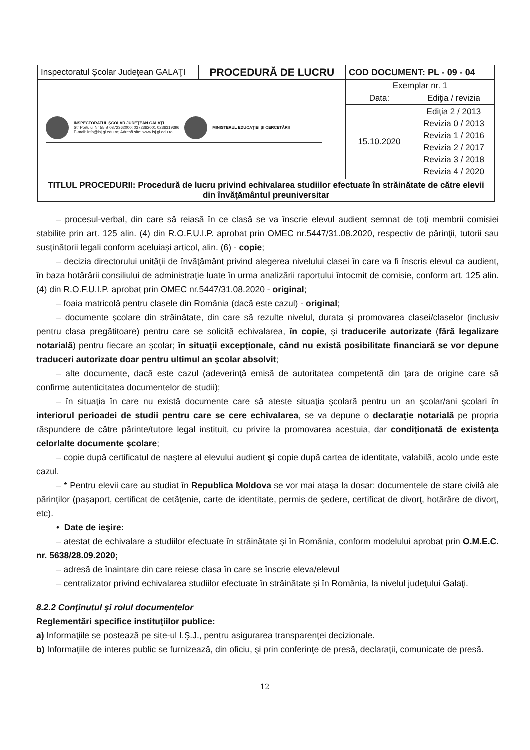| Inspectoratul Şcolar Judeţean GALAŢI | PROCEDURĂ DE LUCRU | COD DOCUMENT: PL - 09 - 04 | |
| INSPECTORATUL ŞCOLAR JUDEŢEAN GALAŢI Str Portului Nr 55 B 0372362000; 0372362001 0236319396 E-mail: info@isj.gl.edu.ro; Adresă site: www.isj.gl.edu.ro MINISTERUL EDUCAŢIEI ŞI CERCETĂRII | | Exemplar nr. 1 | |
| | | Data: | Ediţia / revizia |
| | | 15.10.2020 | Ediţia 2 / 2013 Revizia 0 / 2013 Revizia 1 / 2016 Revizia 2 / 2017 Revizia 3 / 2018 Revizia 4 / 2020 |
| TITLUL PROCEDURII: Procedură de lucru privind echivalarea studiilor efectuate în străinătate de către elevii din învăţământul preuniversitar | | | |
– procesul-verbal, din care să reiasă în ce clasă se va înscrie elevul audient semnat de toţi membrii comisiei stabilite prin art. 125 alin. (4) din R.O.F.U.I.P. aprobat prin OMEC nr.5447/31.08.2020, respectiv de părinţii, tutorii sau susţinătorii legali conform aceluiaşi articol, alin. (6) - copie;
– decizia directorului unităţii de învăţământ privind alegerea nivelului clasei în care va fi înscris elevul ca audient, în baza hotărârii consiliului de administraţie luate în urma analizării raportului întocmit de comisie, conform art. 125 alin. (4) din R.O.F.U.I.P. aprobat prin OMEC nr.5447/31.08.2020 - original;
– foaia matricolă pentru clasele din România (dacă este cazul) - original;
– documente şcolare din străinătate, din care să rezulte nivelul, durata şi promovarea clasei/claselor (inclusiv pentru clasa pregătitoare) pentru care se solicită echivalarea, în copie, şi traducerile autorizate (fără legalizare notarială) pentru fiecare an şcolar; în situaţii excepţionale, când nu există posibilitate financiară se vor depune traduceri autorizate doar pentru ultimul an şcolar absolvit;
– alte documente, dacă este cazul (adeverinţă emisă de autoritatea competentă din ţara de origine care să confirme autenticitatea documentelor de studii);
– în situaţia în care nu există documente care să ateste situaţia şcolară pentru un an şcolar/ani şcolari în interiorul perioadei de studii pentru care se cere echivalarea, se va depune o declaraţie notarială pe propria răspundere de către părinte/tutore legal instituit, cu privire la promovarea acestuia, dar condiţionată de existenţa celorlalte documente şcolare;
– copie după certificatul de naştere al elevului audient şi copie după cartea de identitate, valabilă, acolo unde este cazul.
– * Pentru elevii care au studiat în Republica Moldova se vor mai ataşa la dosar: documentele de stare civilă ale părinţilor (paşaport, certificat de cetăţenie, carte de identitate, permis de şedere, certificat de divorţ, hotărâre de divorţ, etc).
• Date de ieşire:
– atestat de echivalare a studiilor efectuate în străinătate şi în România, conform modelului aprobat prin O.M.E.C. nr. 5638/28.09.2020;
– adresă de înaintare din care reiese clasa în care se înscrie eleva/elevul
– centralizator privind echivalarea studiilor efectuate în străinătate şi în România, la nivelul judeţului Galaţi.
8.2.2 Conţinutul şi rolul documentelor
Reglementări specifice instituţiilor publice:
a) Informaţiile se postează pe site-ul I.Ş.J., pentru asigurarea transparenţei decizionale.
b) Informaţiile de interes public se furnizează, din oficiu, şi prin conferinţe de presă, declaraţii, comunicate de presă.
12